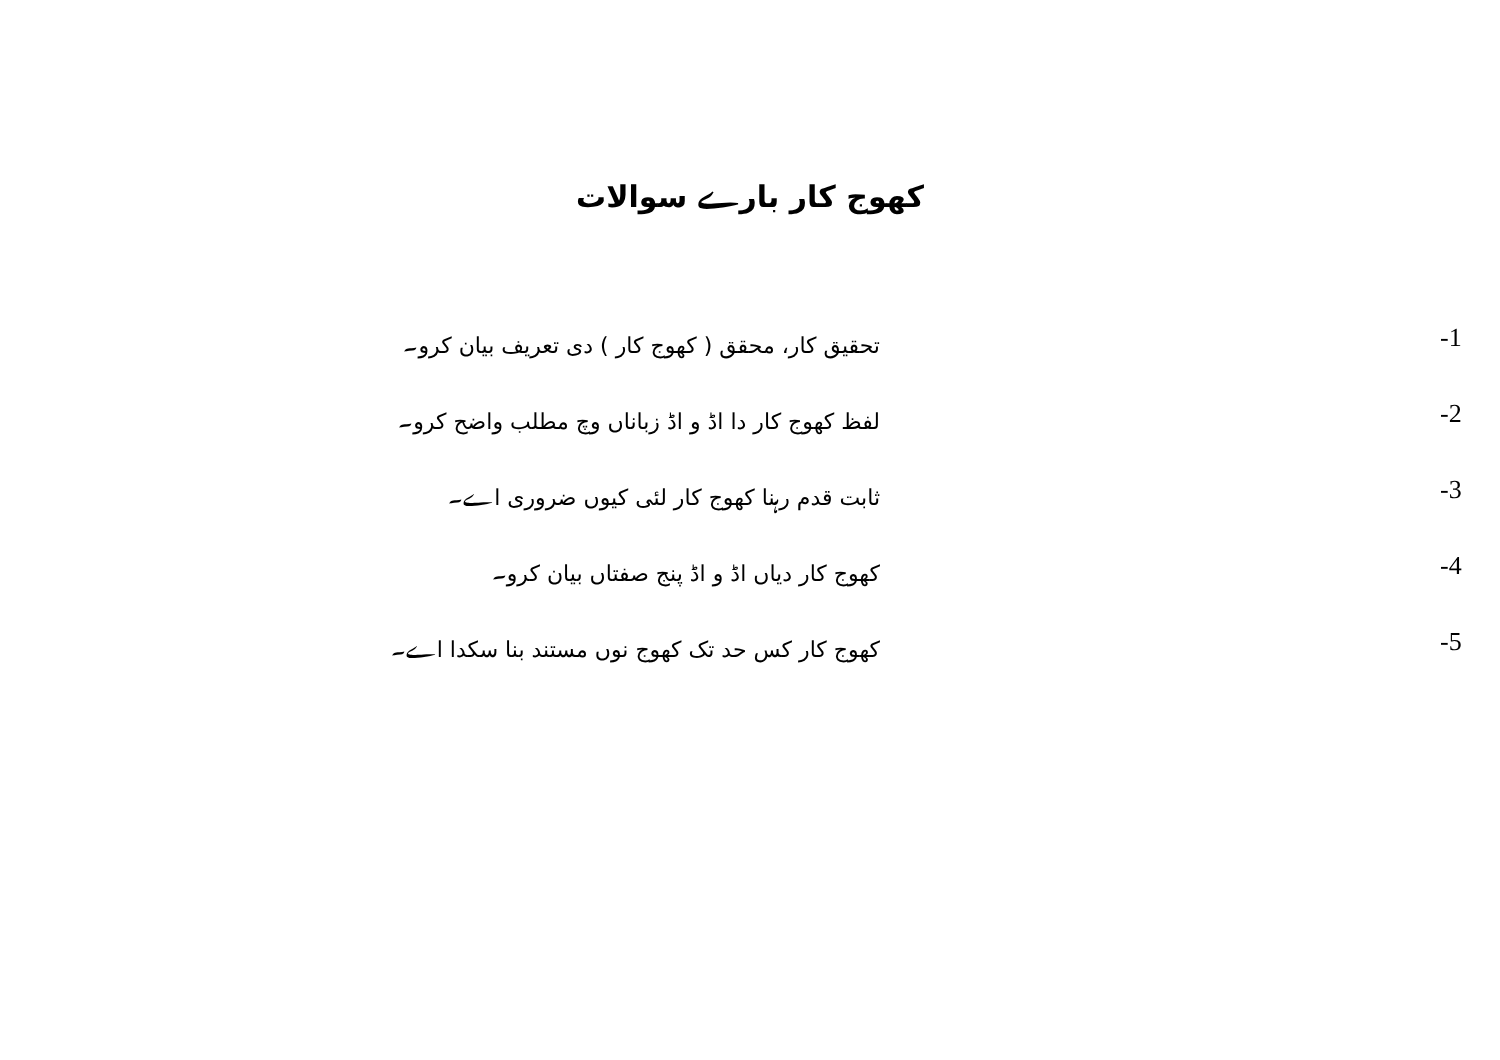کھوج کار بارے سوالات
-1 تحقیق کار، محقق ( کھوج کار ) دی تعریف بیان کرو۔
-2 لفظ کھوج کار دا اڈ و اڈ زباناں وچ مطلب واضح کرو۔
-3 ثابت قدم رہنا کھوج کار لئی کیوں ضروری اے۔
-4 کھوج کار دیاں اڈ و اڈ پنج صفتاں بیان کرو۔
-5 کھوج کار کس حد تک کھوج نوں مستند بنا سکدا اے۔